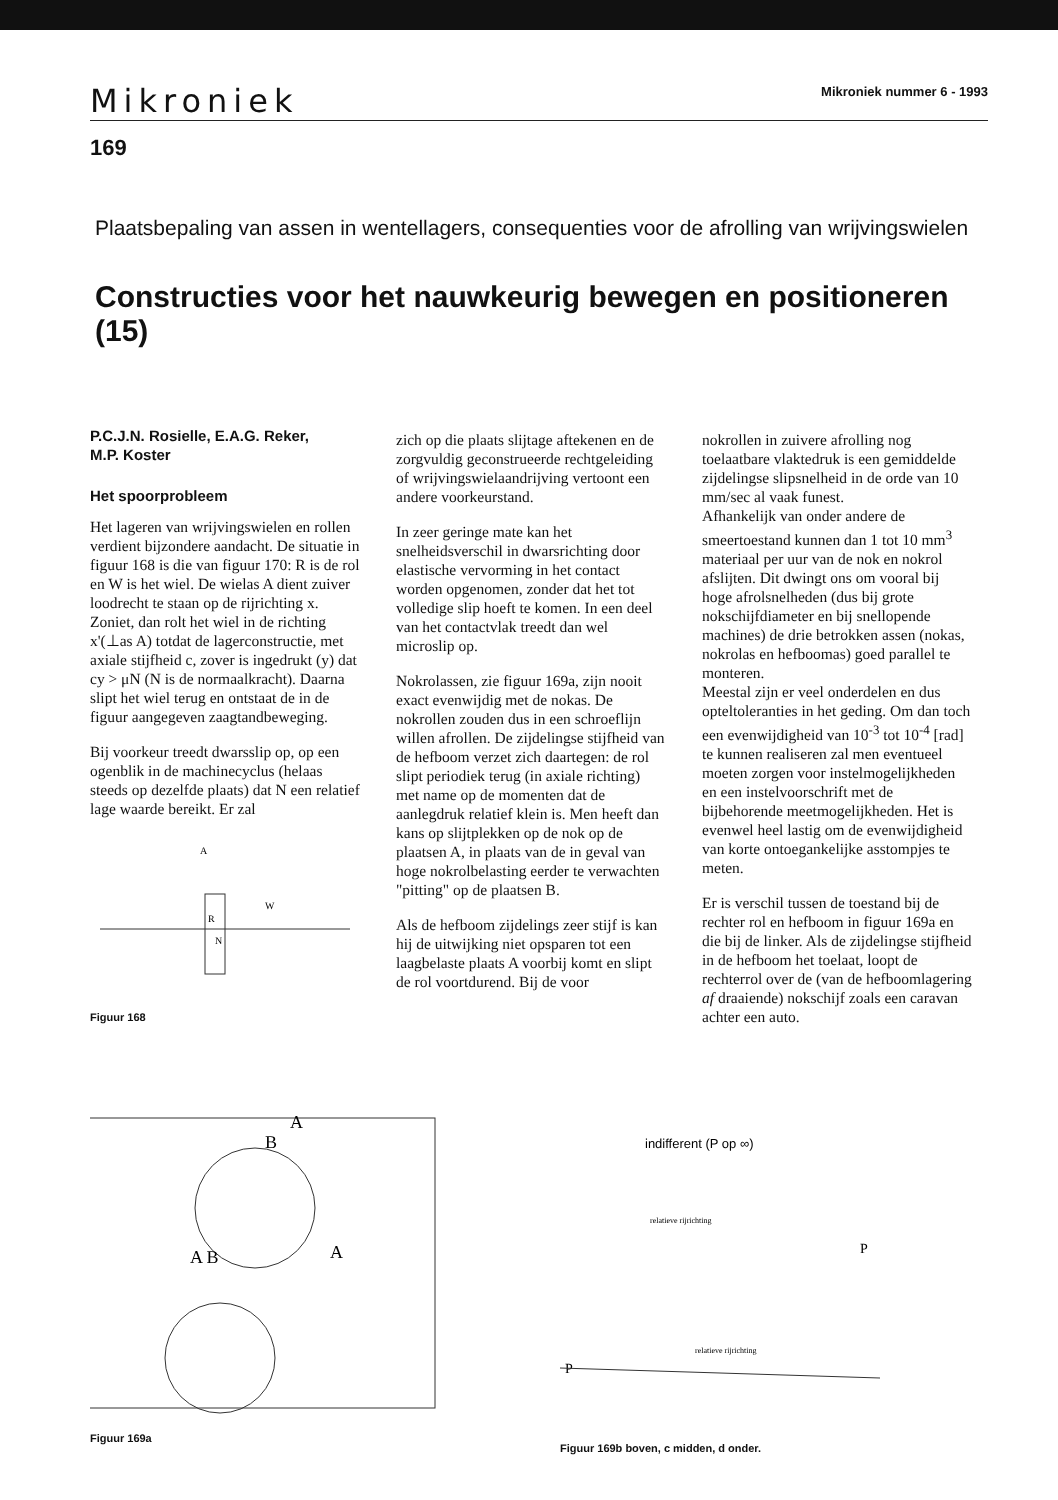Mikroniek Mikroniek nummer 6 - 1993
169
Plaatsbepaling van assen in wentellagers, consequenties voor de afrolling van wrijvingswielen
Constructies voor het nauwkeurig bewegen en positioneren (15)
P.C.J.N. Rosielle, E.A.G. Reker,
M.P. Koster
Het spoorprobleem
Het lageren van wrijvingswielen en rollen verdient bijzondere aandacht. De situatie in figuur 168 is die van figuur 170: R is de rol en W is het wiel. De wielas A dient zuiver loodrecht te staan op de rijrichting x. Zoniet, dan rolt het wiel in de richting x'(⊥as A) totdat de lagerconstructie, met axiale stijfheid c, zover is ingedrukt (y) dat cy > μN (N is de normaalkracht). Daarna slipt het wiel terug en ontstaat de in de figuur aangegeven zaagtandbeweging.
Bij voorkeur treedt dwarsslip op, op een ogenblik in de machinecyclus (helaas steeds op dezelfde plaats) dat N een relatief lage waarde bereikt. Er zal
A
W
R
N
Figuur 168
zich op die plaats slijtage aftekenen en de zorgvuldig geconstrueerde rechtgeleiding of wrijvingswielaandrijving vertoont een andere voorkeurstand.
In zeer geringe mate kan het snelheidsverschil in dwarsrichting door elastische vervorming in het contact worden opgenomen, zonder dat het tot volledige slip hoeft te komen. In een deel van het contactvlak treedt dan wel microslip op.
Nokrolassen, zie figuur 169a, zijn nooit exact evenwijdig met de nokas. De nokrollen zouden dus in een schroeflijn willen afrollen. De zijdelingse stijfheid van de hefboom verzet zich daartegen: de rol slipt periodiek terug (in axiale richting) met name op de momenten dat de aanlegdruk relatief klein is. Men heeft dan kans op slijtplekken op de nok op de plaatsen A, in plaats van de in geval van hoge nokrolbelasting eerder te verwachten "pitting" op de plaatsen B.
Als de hefboom zijdelings zeer stijf is kan hij de uitwijking niet opsparen tot een laagbelaste plaats A voorbij komt en slipt de rol voortdurend. Bij de voor
nokrollen in zuivere afrolling nog toelaatbare vlaktedruk is een gemiddelde zijdelingse slipsnelheid in de orde van 10 mm/sec al vaak funest.
Afhankelijk van onder andere de smeertoestand kunnen dan 1 tot 10 mm<sup>3</sup> materiaal per uur van de nok en nokrol afslijten. Dit dwingt ons om vooral bij hoge afrolsnelheden (dus bij grote nokschijfdiameter en bij snellopende machines) de drie betrokken assen (nokas, nokrolas en hefboomas) goed parallel te monteren.
Meestal zijn er veel onderdelen en dus opteltoleranties in het geding. Om dan toch een evenwijdigheid van 10<sup>-3</sup> tot 10<sup>-4</sup> [rad] te kunnen realiseren zal men eventueel moeten zorgen voor instelmogelijkheden en een instelvoorschrift met de bijbehorende meetmogelijkheden. Het is evenwel heel lastig om de evenwijdigheid van korte ontoegankelijke asstompjes te meten.
Er is verschil tussen de toestand bij de rechter rol en hefboom in figuur 169a en die bij de linker. Als de zijdelingse stijfheid in de hefboom het toelaat, loopt de rechterrol over de (van de hefboomlagering af draaiende) nokschijf zoals een caravan achter een auto.
A
B
A B
A
Figuur 169a
indifferent (P op ∞)
relatieve rijrichting
P
relatieve rijrichting
P
Figuur 169b boven, c midden, d onder.